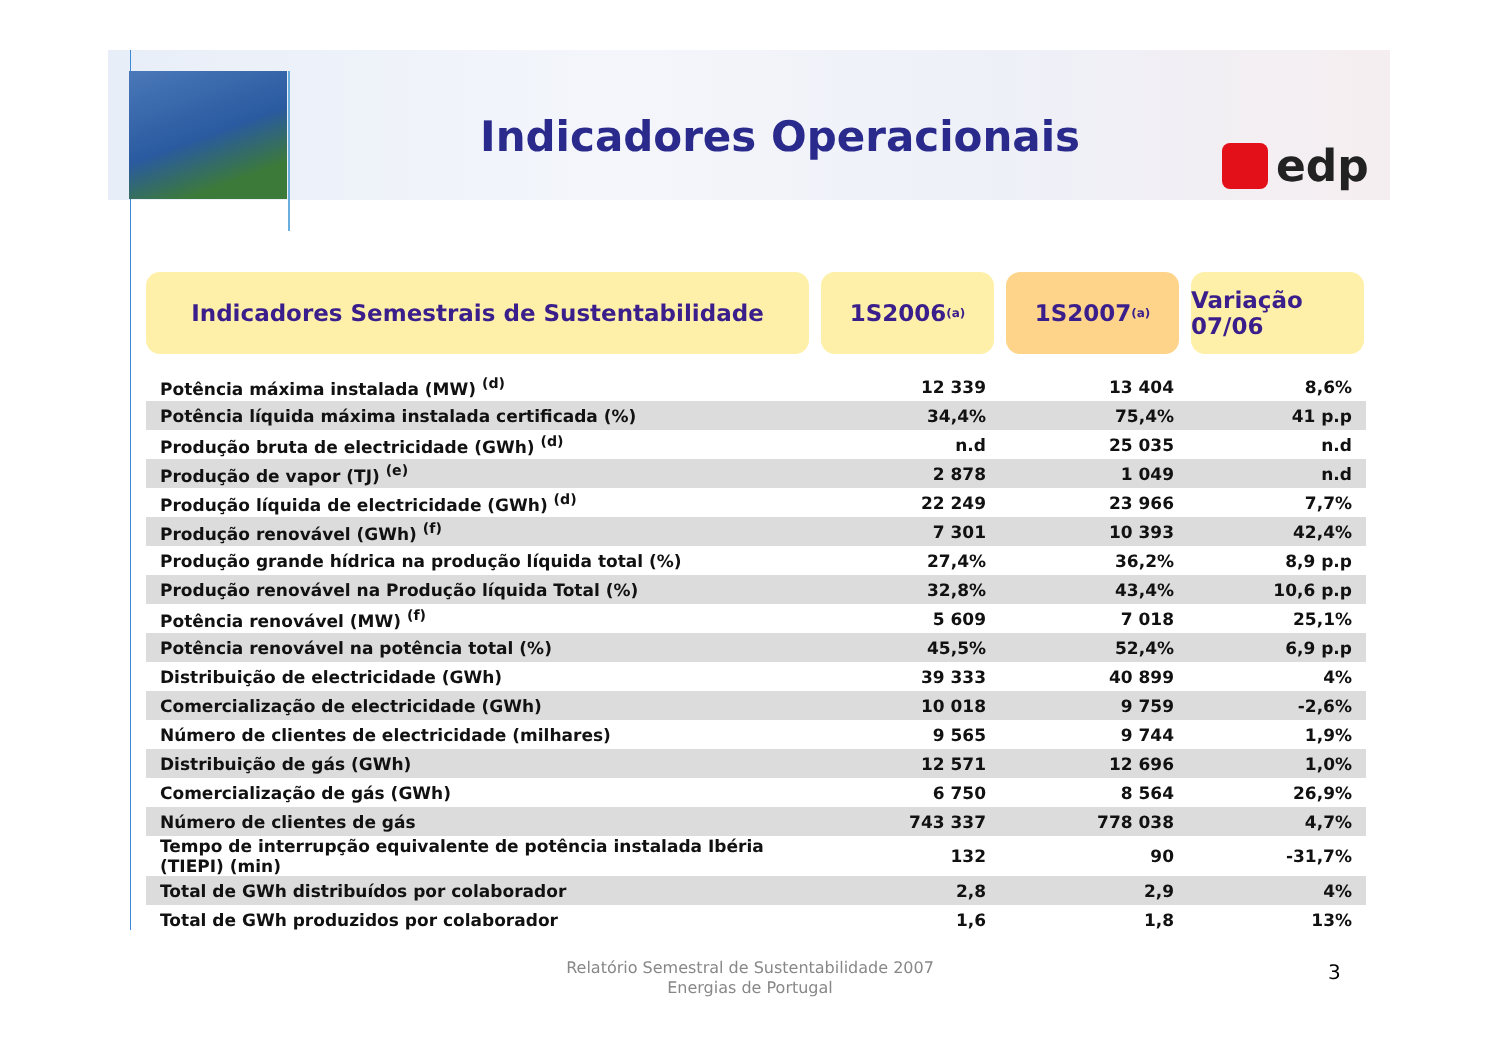Indicadores Operacionais edp
Indicadores Semestrais de Sustentabilidade 1S2006 <sup>(a)</sup>
1S2007 <sup>(a)</sup>
Variação 07/06
| Potência máxima instalada (MW) <sup>(d)</sup> | 12 339 | 13 404 | 8,6% |
| Potência líquida máxima instalada certificada (%) | 34,4% | 75,4% | 41 p.p |
| Produção bruta de electricidade (GWh) <sup>(d)</sup> | n.d | 25 035 | n.d |
| Produção de vapor (TJ) <sup>(e)</sup> | 2 878 | 1 049 | n.d |
| Produção líquida de electricidade (GWh) <sup>(d)</sup> | 22 249 | 23 966 | 7,7% |
| Produção renovável (GWh) <sup>(f)</sup> | 7 301 | 10 393 | 42,4% |
| Produção grande hídrica na produção líquida total (%) | 27,4% | 36,2% | 8,9 p.p |
| Produção renovável na Produção líquida Total (%) | 32,8% | 43,4% | 10,6 p.p |
| Potência renovável (MW) <sup>(f)</sup> | 5 609 | 7 018 | 25,1% |
| Potência renovável na potência total (%) | 45,5% | 52,4% | 6,9 p.p |
| Distribuição de electricidade (GWh) | 39 333 | 40 899 | 4% |
| Comercialização de electricidade (GWh) | 10 018 | 9 759 | -2,6% |
| Número de clientes de electricidade (milhares) | 9 565 | 9 744 | 1,9% |
| Distribuição de gás (GWh) | 12 571 | 12 696 | 1,0% |
| Comercialização de gás (GWh) | 6 750 | 8 564 | 26,9% |
| Número de clientes de gás | 743 337 | 778 038 | 4,7% |
| Tempo de interrupção equivalente de potência instalada Ibéria (TIEPI) (min) | 132 | 90 | -31,7% |
| Total de GWh distribuídos por colaborador | 2,8 | 2,9 | 4% |
| Total de GWh produzidos por colaborador | 1,6 | 1,8 | 13% |
Relatório Semestral de Sustentabilidade 2007
Energias de Portugal
3